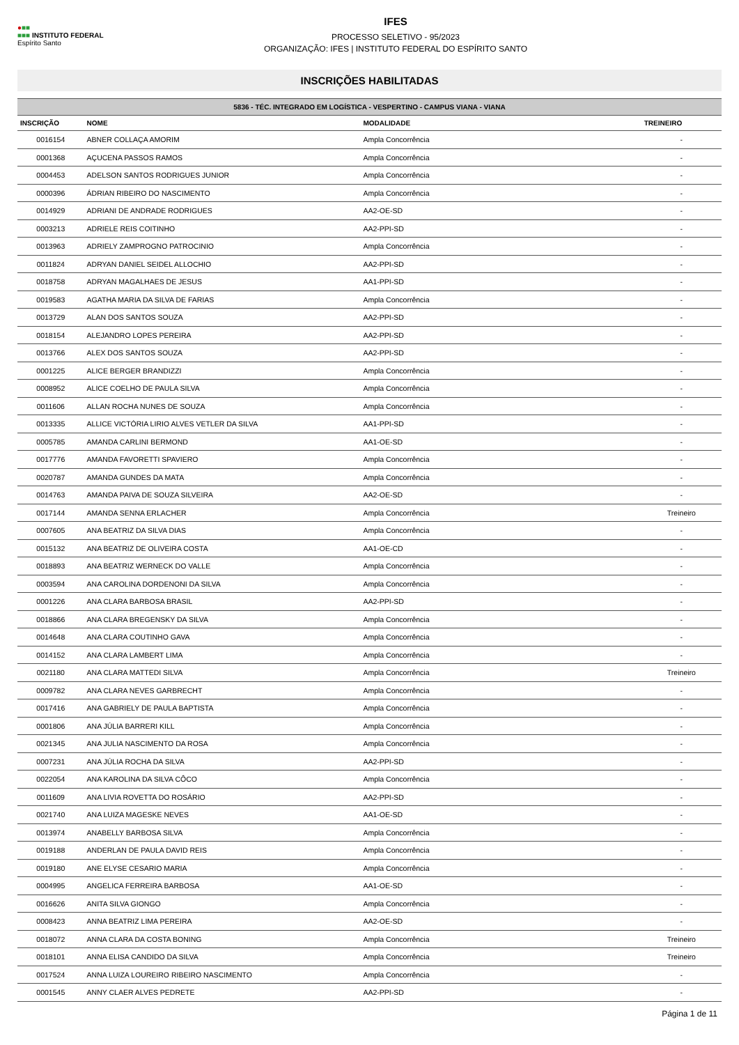●■■
■■■ INSTITUTO FEDERAL
Espírito Santo
IFES
PROCESSO SELETIVO - 95/2023
ORGANIZAÇÃO: IFES | INSTITUTO FEDERAL DO ESPÍRITO SANTO
INSCRIÇÕES HABILITADAS
| 5836 - TÉC. INTEGRADO EM LOGÍSTICA - VESPERTINO - CAMPUS VIANA - VIANA | | | |
| --- | --- | --- | --- |
| INSCRIÇÃO | NOME | MODALIDADE | TREINEIRO |
| 0016154 | ABNER COLLAÇA AMORIM | Ampla Concorrência | - |
| 0001368 | AÇUCENA PASSOS RAMOS | Ampla Concorrência | - |
| 0004453 | ADELSON SANTOS RODRIGUES JUNIOR | Ampla Concorrência | - |
| 0000396 | ÁDRIAN RIBEIRO DO NASCIMENTO | Ampla Concorrência | - |
| 0014929 | ADRIANI DE ANDRADE RODRIGUES | AA2-OE-SD | - |
| 0003213 | ADRIELE REIS COITINHO | AA2-PPI-SD | - |
| 0013963 | ADRIELY ZAMPROGNO PATROCINIO | Ampla Concorrência | - |
| 0011824 | ADRYAN DANIEL SEIDEL ALLOCHIO | AA2-PPI-SD | - |
| 0018758 | ADRYAN MAGALHAES DE JESUS | AA1-PPI-SD | - |
| 0019583 | AGATHA MARIA DA SILVA DE FARIAS | Ampla Concorrência | - |
| 0013729 | ALAN DOS SANTOS SOUZA | AA2-PPI-SD | - |
| 0018154 | ALEJANDRO LOPES PEREIRA | AA2-PPI-SD | - |
| 0013766 | ALEX DOS SANTOS SOUZA | AA2-PPI-SD | - |
| 0001225 | ALICE BERGER BRANDIZZI | Ampla Concorrência | - |
| 0008952 | ALICE COELHO DE PAULA SILVA | Ampla Concorrência | - |
| 0011606 | ALLAN ROCHA NUNES DE SOUZA | Ampla Concorrência | - |
| 0013335 | ALLICE VICTÓRIA LIRIO ALVES VETLER DA SILVA | AA1-PPI-SD | - |
| 0005785 | AMANDA CARLINI BERMOND | AA1-OE-SD | - |
| 0017776 | AMANDA FAVORETTI SPAVIERO | Ampla Concorrência | - |
| 0020787 | AMANDA GUNDES DA MATA | Ampla Concorrência | - |
| 0014763 | AMANDA PAIVA DE SOUZA SILVEIRA | AA2-OE-SD | - |
| 0017144 | AMANDA SENNA ERLACHER | Ampla Concorrência | Treineiro |
| 0007605 | ANA BEATRIZ DA SILVA DIAS | Ampla Concorrência | - |
| 0015132 | ANA BEATRIZ DE OLIVEIRA COSTA | AA1-OE-CD | - |
| 0018893 | ANA BEATRIZ WERNECK DO VALLE | Ampla Concorrência | - |
| 0003594 | ANA CAROLINA DORDENONI DA SILVA | Ampla Concorrência | - |
| 0001226 | ANA CLARA BARBOSA BRASIL | AA2-PPI-SD | - |
| 0018866 | ANA CLARA BREGENSKY DA SILVA | Ampla Concorrência | - |
| 0014648 | ANA CLARA COUTINHO GAVA | Ampla Concorrência | - |
| 0014152 | ANA CLARA LAMBERT LIMA | Ampla Concorrência | - |
| 0021180 | ANA CLARA MATTEDI SILVA | Ampla Concorrência | Treineiro |
| 0009782 | ANA CLARA NEVES GARBRECHT | Ampla Concorrência | - |
| 0017416 | ANA GABRIELY DE PAULA BAPTISTA | Ampla Concorrência | - |
| 0001806 | ANA JÚLIA BARRERI KILL | Ampla Concorrência | - |
| 0021345 | ANA JULIA NASCIMENTO DA ROSA | Ampla Concorrência | - |
| 0007231 | ANA JÚLIA ROCHA DA SILVA | AA2-PPI-SD | - |
| 0022054 | ANA KAROLINA DA SILVA CÔCO | Ampla Concorrência | - |
| 0011609 | ANA LIVIA ROVETTA DO ROSÁRIO | AA2-PPI-SD | - |
| 0021740 | ANA LUIZA MAGESKE NEVES | AA1-OE-SD | - |
| 0013974 | ANABELLY BARBOSA SILVA | Ampla Concorrência | - |
| 0019188 | ANDERLAN DE PAULA DAVID REIS | Ampla Concorrência | - |
| 0019180 | ANE ELYSE CESARIO MARIA | Ampla Concorrência | - |
| 0004995 | ANGELICA FERREIRA BARBOSA | AA1-OE-SD | - |
| 0016626 | ANITA SILVA GIONGO | Ampla Concorrência | - |
| 0008423 | ANNA BEATRIZ LIMA PEREIRA | AA2-OE-SD | - |
| 0018072 | ANNA CLARA DA COSTA BONING | Ampla Concorrência | Treineiro |
| 0018101 | ANNA ELISA CANDIDO DA SILVA | Ampla Concorrência | Treineiro |
| 0017524 | ANNA LUIZA LOUREIRO RIBEIRO NASCIMENTO | Ampla Concorrência | - |
| 0001545 | ANNY CLAER ALVES PEDRETE | AA2-PPI-SD | - |
Página 1 de 11